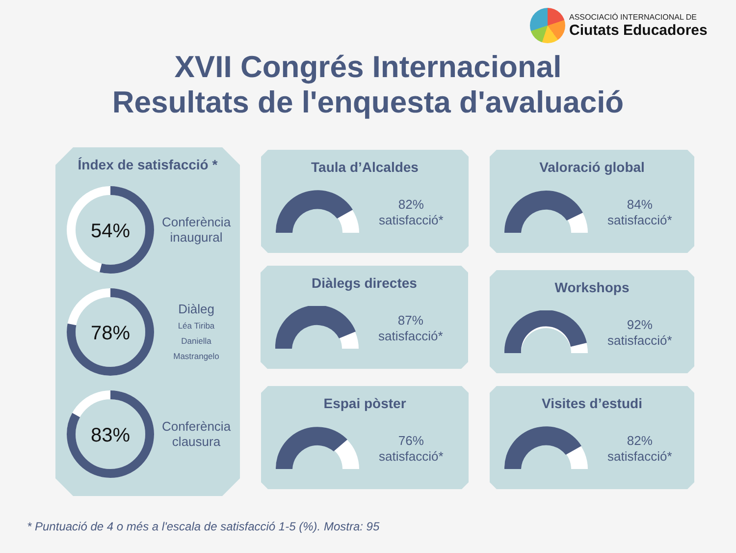ASSOCIACIÓ INTERNACIONAL DE
Ciutats Educadores
XVII Congrés Internacional
Resultats de l'enquesta d'avaluació
Índex de satisfacció *
54%
Conferència inaugural
78%
Diàleg
Léa Tiriba
Daniella Mastrangelo
83%
Conferència clausura
Taula d’Alcaldes
82%
satisfacció*
Valoració global
84%
satisfacció*
Diàlegs directes
87%
satisfacció*
Workshops
92%
satisfacció*
Espai pòster
76%
satisfacció*
Visites d’estudi
82%
satisfacció*
* Puntuació de 4 o més a l'escala de satisfacció 1-5 (%). Mostra: 95